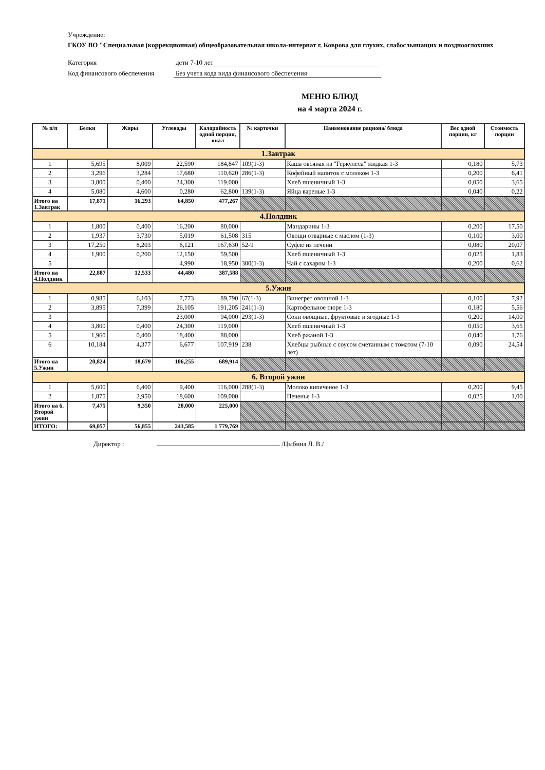Учреждение:
ГКОУ ВО "Специальная (коррекционная) общеобразовательная школа-интернат г. Коврова для глухих, слабослышащих и позднооглохших
Категория дети 7-10 лет
Код финансового обеспечения Без учета кода вида финансового обеспечения
МЕНЮ БЛЮД
на 4 марта 2024 г.
| № п/п | Белки | Жиры | Углеводы | Калорийность одной порции, ккал | № карточки | Наименование рациона/ блюда | Вес одной порции, кг | Стоимость порции |
| --- | --- | --- | --- | --- | --- | --- | --- | --- |
| 1.Завтрак | | | | | | | | |
| 1 | 5,695 | 8,009 | 22,590 | 184,847 | 109(1-3) | Каша овсяная из "Геркулеса" жидкая 1-3 | 0,180 | 5,73 |
| 2 | 3,296 | 3,284 | 17,680 | 110,620 | 286(1-3) | Кофейный напиток с молоком 1-3 | 0,200 | 6,41 |
| 3 | 3,800 | 0,400 | 24,300 | 119,000 | | Хлеб пшеничный 1-3 | 0,050 | 3,65 |
| 4 | 5,080 | 4,600 | 0,280 | 62,800 | 139(1-3) | Яйца вареные 1-3 | 0,040 | 0,22 |
| Итого на 1.Завтрак | 17,871 | 16,293 | 64,850 | 477,267 | | | | |
| 4.Полдник | | | | | | | | |
| 1 | 1,800 | 0,400 | 16,200 | 80,000 | | Мандарины 1-3 | 0,200 | 17,50 |
| 2 | 1,937 | 3,730 | 5,019 | 61,508 | 315 | Овощи отварные с маслом (1-3) | 0,100 | 3,00 |
| 3 | 17,250 | 8,203 | 6,121 | 167,630 | 52-9 | Суфле из печени | 0,080 | 20,07 |
| 4 | 1,900 | 0,200 | 12,150 | 59,500 | | Хлеб пшеничный 1-3 | 0,025 | 1,83 |
| 5 | | | 4,990 | 18,950 | 300(1-3) | Чай с сахаром 1-3 | 0,200 | 0,62 |
| Итого на 4.Полдник | 22,887 | 12,533 | 44,480 | 387,588 | | | | |
| 5.Ужин | | | | | | | | |
| 1 | 0,985 | 6,103 | 7,773 | 89,790 | 67(1-3) | Винегрет овощной 1-3 | 0,100 | 7,92 |
| 2 | 3,895 | 7,399 | 26,105 | 191,205 | 241(1-3) | Картофельное пюре 1-3 | 0,180 | 5,56 |
| 3 | | | 23,000 | 94,000 | 293(1-3) | Соки овощные, фруктовые и ягодные 1-3 | 0,200 | 14,00 |
| 4 | 3,800 | 0,400 | 24,300 | 119,000 | | Хлеб пшеничный 1-3 | 0,050 | 3,65 |
| 5 | 1,960 | 0,400 | 18,400 | 88,000 | | Хлеб ржаной 1-3 | 0,040 | 1,76 |
| 6 | 10,184 | 4,377 | 6,677 | 107,919 | 238 | Хлебцы рыбные с соусом сметанным с томатом (7-10 лет) | 0,090 | 24,54 |
| Итого на 5.Ужин | 20,824 | 18,679 | 106,255 | 689,914 | | | | |
| 6. Второй ужин | | | | | | | | |
| 1 | 5,600 | 6,400 | 9,400 | 116,000 | 288(1-3) | Молоко кипяченое 1-3 | 0,200 | 9,45 |
| 2 | 1,875 | 2,950 | 18,600 | 109,000 | | Печенье 1-3 | 0,025 | 1,00 |
| Итого на 6. Второй ужин | 7,475 | 9,350 | 28,000 | 225,000 | | | | |
| ИТОГО: | 69,057 | 56,855 | 243,585 | 1 779,769 | | | | |
Директор : /Цыбина Л. В./